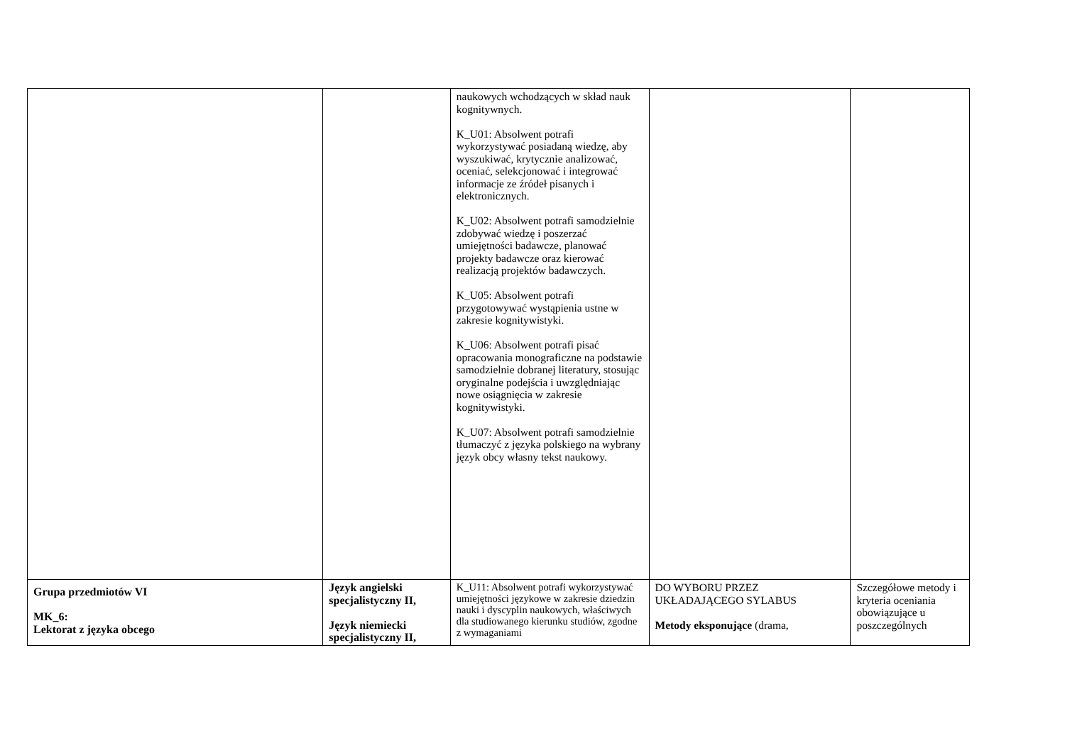| | | naukowych wchodzących w skład nauk kognitywnych. K_U01: Absolwent potrafi wykorzystywać posiadaną wiedzę, aby wyszukiwać, krytycznie analizować, oceniać, selekcjonować i integrować informacje ze źródeł pisanych i elektronicznych. K_U02: Absolwent potrafi samodzielnie zdobywać wiedzę i poszerzać umiejętności badawcze, planować projekty badawcze oraz kierować realizacją projektów badawczych. K_U05: Absolwent potrafi przygotowywać wystąpienia ustne w zakresie kognitywistyki. K_U06: Absolwent potrafi pisać opracowania monograficzne na podstawie samodzielnie dobranej literatury, stosując oryginalne podejścia i uwzględniając nowe osiągnięcia w zakresie kognitywistyki. K_U07: Absolwent potrafi samodzielnie tłumaczyć z języka polskiego na wybrany język obcy własny tekst naukowy. | | |
| Grupa przedmiotów VI MK_6: Lektorat z języka obcego | Język angielski specjalistyczny II, Język niemiecki specjalistyczny II, | K_U11: Absolwent potrafi wykorzystywać umiejętności językowe w zakresie dziedzin nauki i dyscyplin naukowych, właściwych dla studiowanego kierunku studiów, zgodne z wymaganiami | DO WYBORU PRZEZ UKŁADAJĄCEGO SYLABUS Metody eksponujące (drama, | Szczegółowe metody i kryteria oceniania obowiązujące u poszczególnych |